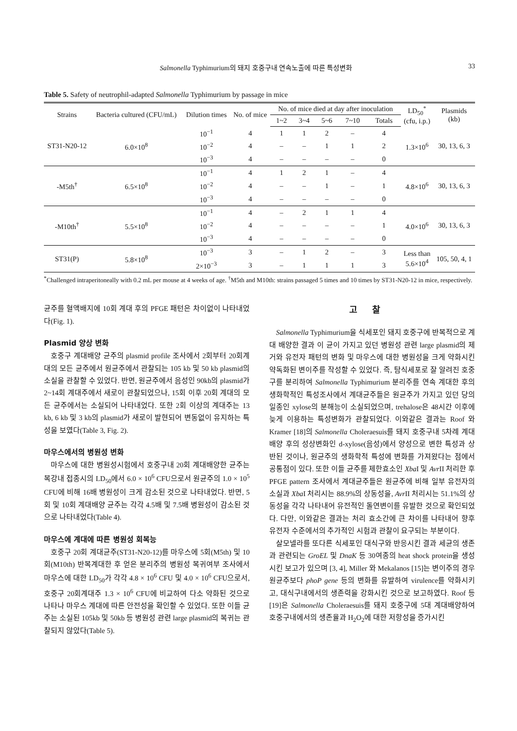Salmonella Typhimurium의 돼지 호중구내 연속노출에 따른 특성변화 33
Table 5. Safety of neutrophil-adapted Salmonella Typhimurium by passage in mice
| Strains | Bacteria cultured (CFU/mL) | Dilution times | No. of mice | No. of mice died at day after inoculation | | | | | LD<sub>50</sub><sup>*</sup> (cfu, i.p.) | Plasmids (kb) |
| --- | --- | --- | --- | --- | --- | --- | --- | --- | --- | --- |
| | | | | 1~2 | 3~4 | 5~6 | 7~10 | Totals | | |
| ST31-N20-12 | 6.0×10<sup>8</sup> | 10<sup>−1</sup> | 4 | 1 | 1 | 2 | – | 4 | 1.3×10<sup>6</sup> | 30, 13, 6, 3 |
| | | 10<sup>−2</sup> | 4 | – | – | 1 | 1 | 2 | | |
| | | 10<sup>−3</sup> | 4 | – | – | – | – | 0 | | |
| -M5th<sup>†</sup> | 6.5×10<sup>8</sup> | 10<sup>−1</sup> | 4 | 1 | 2 | 1 | – | 4 | 4.8×10<sup>6</sup> | 30, 13, 6, 3 |
| | | 10<sup>−2</sup> | 4 | – | – | 1 | – | 1 | | |
| | | 10<sup>−3</sup> | 4 | – | – | – | – | 0 | | |
| -M10th<sup>†</sup> | 5.5×10<sup>8</sup> | 10<sup>−1</sup> | 4 | – | 2 | 1 | 1 | 4 | 4.0×10<sup>6</sup> | 30, 13, 6, 3 |
| | | 10<sup>−2</sup> | 4 | – | – | – | – | 1 | | |
| | | 10<sup>−3</sup> | 4 | – | – | – | – | 0 | | |
| ST31(P) | 5.8×10<sup>8</sup> | 10<sup>−3</sup> | 3 | – | 1 | 2 | – | 3 | Less than 5.6×10<sup>4</sup> | 105, 50, 4, 1 |
| | | 2×10<sup>−3</sup> | 3 | – | 1 | 1 | 1 | 3 | | |
<sup>*</sup> Challenged intraperitoneally with 0.2 mL per mouse at 4 weeks of age. <sup>†</sup>M5th and M10th: strains passaged 5 times and 10 times by ST31-N20-12 in mice, respectively.
균주를 혈액배지에 10회 계대 후의 PFGE 패턴은 차이없이 나타내었다(Fig. 1).
Plasmid 양상 변화
호중구 계대배양 균주의 plasmid profile 조사에서 2회부터 20회계대의 모든 균주에서 원균주에서 관찰되는 105 kb 및 50 kb plasmid의 소실을 관찰할 수 있었다. 반면, 원균주에서 음성인 90kb의 plasmid가 2~14회 계대주에서 새로이 관찰되었으나, 15회 이후 20회 계대의 모든 균주에서는 소실되어 나타내었다. 또한 2회 이상의 계대주는 13 kb, 6 kb 및 3 kb의 plasmid가 새로이 발현되어 변동없이 유지하는 특성을 보였다(Table 3, Fig. 2).
마우스에서의 병원성 변화
마우스에 대한 병원성시험에서 호중구내 20회 계대배양한 균주는 복강내 접종시의 LD<sub>50</sub>에서 6.0 × 10<sup>6</sup> CFU으로서 원균주의 1.0 × 10<sup>5</sup> CFU에 비해 16배 병원성이 크게 감소된 것으로 나타내었다. 반면, 5회 및 10회 계대배양 균주는 각각 4.5배 및 7.5배 병원성이 감소된 것으로 나타내었다(Table 4).
마우스에 계대에 따른 병원성 회복능
호중구 20회 계대균주(ST31-N20-12)를 마우스에 5회(M5th) 및 10회(M10th) 반복계대한 후 얻은 분리주의 병원성 복귀여부 조사에서 마우스에 대한 LD<sub>50</sub>가 각각 4.8 × 10<sup>6</sup> CFU 및 4.0 × 10<sup>6</sup> CFU으로서, 호중구 20회계대주 1.3 × 10<sup>6</sup> CFU에 비교하여 다소 약화된 것으로 나타나 마우스 계대에 따른 안전성을 확인할 수 있었다. 또한 이들 균주는 소실된 105kb 및 50kb 등 병원성 관련 large plasmid의 복귀는 관찰되지 않았다(Table 5).
고찰
Salmonella Typhimurium을 식세포인 돼지 호중구에 반복적으로 계대 배양한 결과 이 균이 가지고 있던 병원성 관련 large plasmid의 제거와 유전자 패턴의 변화 및 마우스에 대한 병원성을 크게 약화시킨 약독화된 변이주를 작성할 수 있었다. 즉, 탐식세포로 잘 알려진 호중구를 분리하여 Salmonella Typhimurium 분리주를 연속 계대한 후의 생화학적인 특성조사에서 계대균주들은 원균주가 가지고 있던 당의 일종인 xylose의 분해능이 소실되었으며, trehalose은 48시간 이후에 늦게 이용하는 특성변화가 관찰되었다. 이와같은 결과는 Roof 와 Kramer [18]의 Salmonella Choleraesuis를 돼지 호중구내 5차례 계대배양 후의 성상변화인 d-xylose(음성)에서 양성으로 변한 특성과 상반된 것이나, 원균주의 생화학적 특성에 변화를 가져왔다는 점에서 공통점이 있다. 또한 이들 균주를 제한효소인 Xba I 및 Avr II 처리한 후 PFGE pattern 조사에서 계대균주들은 원균주에 비해 일부 유전자의 소실과 Xba I 처리시는 88.9%의 상동성을, Avr II 처리시는 51.1%의 상동성을 각각 나타내어 유전적인 돌연변이를 유발한 것으로 확인되었다. 다만, 이와같은 결과는 처리 효소간에 큰 차이를 나타내어 향후 유전자 수준에서의 추가적인 시험과 관찰이 요구되는 부분이다.
살모넬라를 또다른 식세포인 대식구와 반응시킨 결과 세균의 생존과 관련되는 GroEL 및 DnaK 등 30여종의 heat shock protein을 생성시킨 보고가 있으며 [3, 4], Miller 와 Mekalanos [15]는 변이주의 경우 원균주보다 phoP gene 등의 변화를 유발하여 virulence를 약화시키고, 대식구내에서의 생존력을 강화시킨 것으로 보고하였다. Roof 등 [19]은 Salmonella Choleraesuis를 돼지 호중구에 5대 계대배양하여 호중구내에서의 생존율과 H<sub>2</sub>O<sub>2</sub>에 대한 저항성을 증가시킨